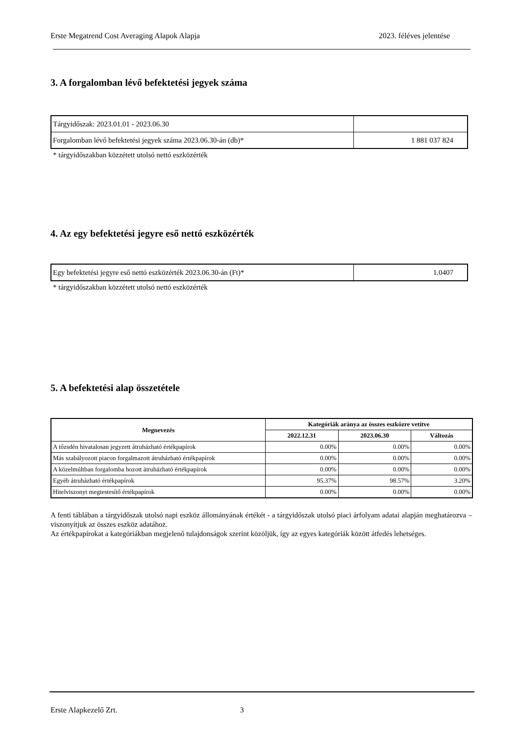Erste Megatrend Cost Averaging Alapok Alapja 2023. féléves jelentése
3. A forgalomban lévő befektetési jegyek száma
| Tárgyidőszak: 2023.01.01 - 2023.06.30 | |
| Forgalomban lévő befektetési jegyek száma 2023.06.30-án (db)* | 1 881 037 824 |
* tárgyidőszakban közzétett utolsó nettó eszközérték
4. Az egy befektetési jegyre eső nettó eszközérték
| Egy befektetési jegyre eső nettó eszközérték 2023.06.30-án (Ft)* | 1.0407 |
* tárgyidőszakban közzétett utolsó nettó eszközérték
5. A befektetési alap összetétele
| Megnevezés | Kategóriák aránya az összes eszközre vetítve | | |
| --- | --- | --- | --- |
| | 2022.12.31 | 2023.06.30 | Változás |
| A tőzsdén hivatalosan jegyzett átruházható értékpapírok | 0.00% | 0.00% | 0.00% |
| Más szabályozott piacon forgalmazott átruházható értékpapírok | 0.00% | 0.00% | 0.00% |
| A közelmúltban forgalomba hozott átruházható értékpapírok | 0.00% | 0.00% | 0.00% |
| Egyéb átruházható értékpapírok | 95.37% | 98.57% | 3.20% |
| Hitelviszonyt megtestesítő értékpapírok | 0.00% | 0.00% | 0.00% |
A fenti táblában a tárgyidőszak utolsó napi eszköz állományának értékét - a tárgyidőszak utolsó piaci árfolyam adatai alapján meghatározva – viszonyítjuk az összes eszköz adatához.
Az értékpapírokat a kategóriákban megjelenő tulajdonságok szerint közöljük, így az egyes kategóriák között átfedés lehetséges.
Erste Alapkezelő Zrt. 3